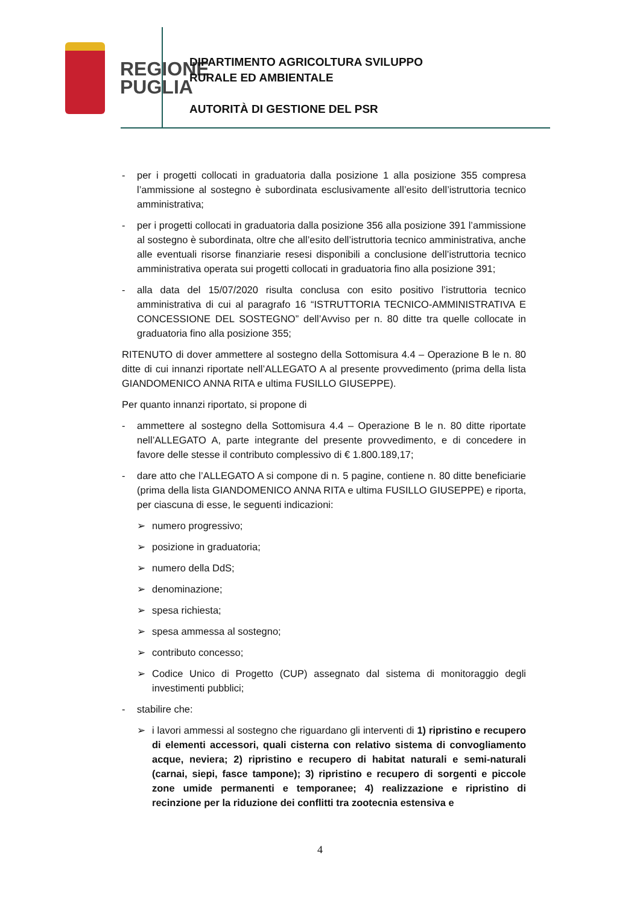REGIONE
PUGLIA
DIPARTIMENTO AGRICOLTURA SVILUPPO
RURALE ED AMBIENTALE
AUTORITÀ DI GESTIONE DEL PSR
- per i progetti collocati in graduatoria dalla posizione 1 alla posizione 355 compresa l’ammissione al sostegno è subordinata esclusivamente all’esito dell’istruttoria tecnico amministrativa;
- per i progetti collocati in graduatoria dalla posizione 356 alla posizione 391 l’ammissione al sostegno è subordinata, oltre che all’esito dell’istruttoria tecnico amministrativa, anche alle eventuali risorse finanziarie resesi disponibili a conclusione dell’istruttoria tecnico amministrativa operata sui progetti collocati in graduatoria fino alla posizione 391;
- alla data del 15/07/2020 risulta conclusa con esito positivo l’istruttoria tecnico amministrativa di cui al paragrafo 16 “ISTRUTTORIA TECNICO-AMMINISTRATIVA E CONCESSIONE DEL SOSTEGNO” dell’Avviso per n. 80 ditte tra quelle collocate in graduatoria fino alla posizione 355;
RITENUTO di dover ammettere al sostegno della Sottomisura 4.4 – Operazione B le n. 80 ditte di cui innanzi riportate nell’ALLEGATO A al presente provvedimento (prima della lista GIANDOMENICO ANNA RITA e ultima FUSILLO GIUSEPPE).
Per quanto innanzi riportato, si propone di
- ammettere al sostegno della Sottomisura 4.4 – Operazione B le n. 80 ditte riportate nell’ALLEGATO A, parte integrante del presente provvedimento, e di concedere in favore delle stesse il contributo complessivo di € 1.800.189,17;
- dare atto che l’ALLEGATO A si compone di n. 5 pagine, contiene n. 80 ditte beneficiarie (prima della lista GIANDOMENICO ANNA RITA e ultima FUSILLO GIUSEPPE) e riporta, per ciascuna di esse, le seguenti indicazioni:
➢ numero progressivo;
➢ posizione in graduatoria;
➢ numero della DdS;
➢ denominazione;
➢ spesa richiesta;
➢ spesa ammessa al sostegno;
➢ contributo concesso;
➢ Codice Unico di Progetto (CUP) assegnato dal sistema di monitoraggio degli investimenti pubblici;
- stabilire che:
➢ i lavori ammessi al sostegno che riguardano gli interventi di 1) ripristino e recupero di elementi accessori, quali cisterna con relativo sistema di convogliamento acque, neviera; 2) ripristino e recupero di habitat naturali e semi-naturali (carnai, siepi, fasce tampone); 3) ripristino e recupero di sorgenti e piccole zone umide permanenti e temporanee; 4) realizzazione e ripristino di recinzione per la riduzione dei conflitti tra zootecnia estensiva e
4